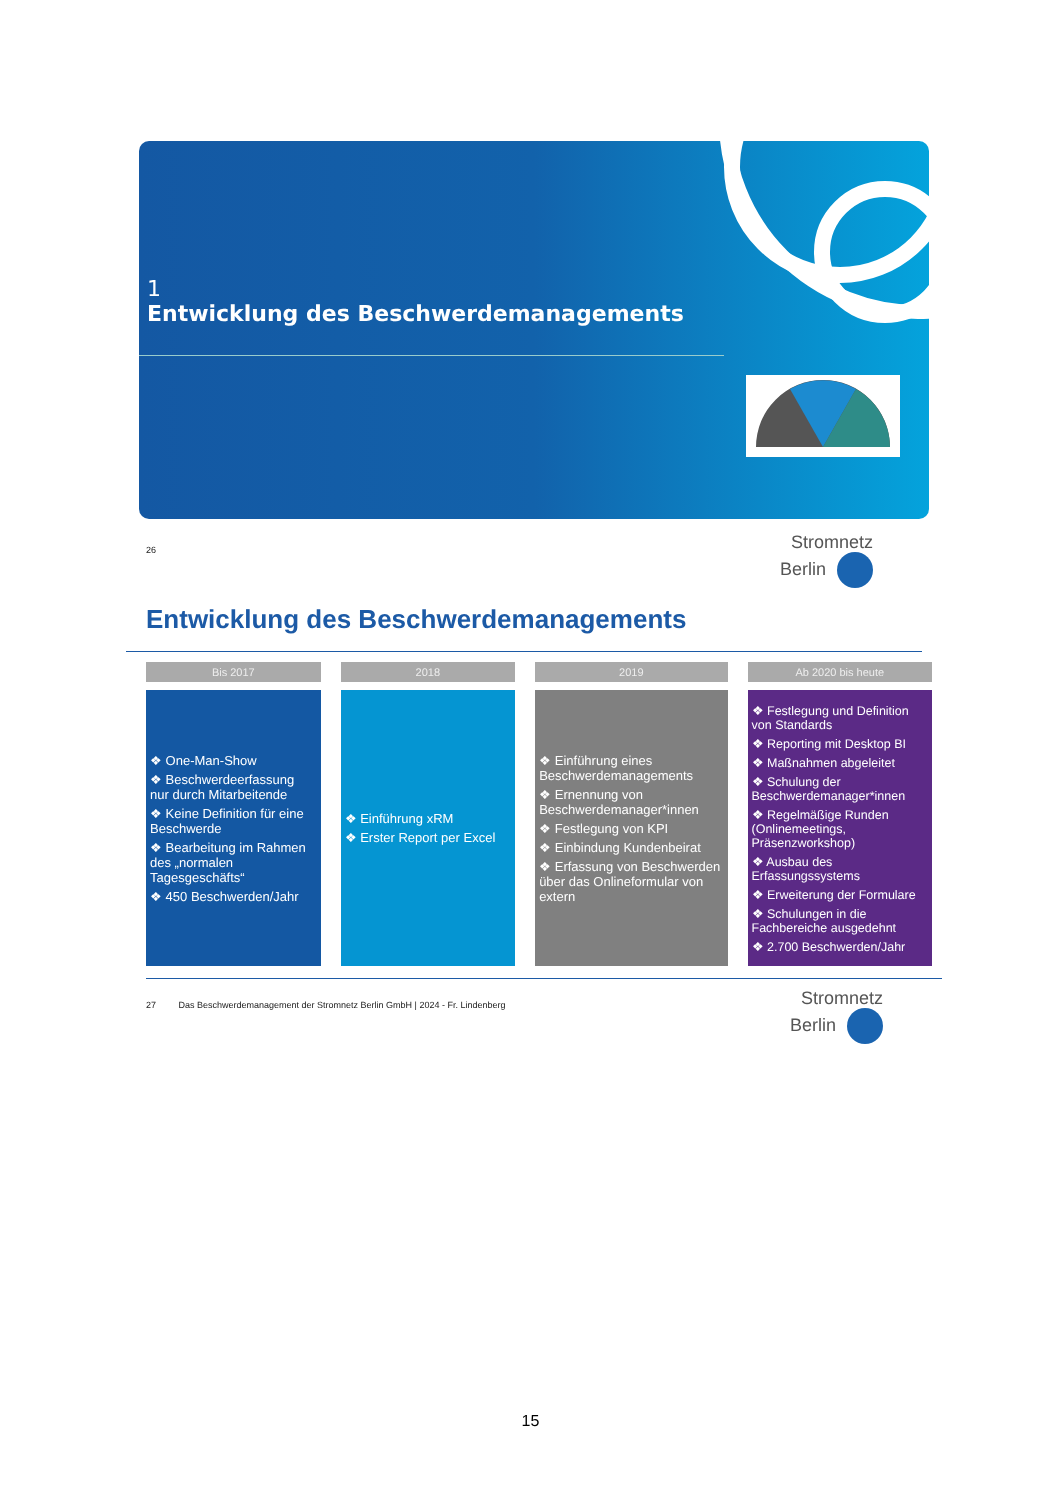1
Entwicklung des Beschwerdemanagements
26
Stromnetz
Berlin
Entwicklung des Beschwerdemanagements
Bis 2017
❖ One-Man-Show
❖ Beschwerdeerfassung nur durch Mitarbeitende
❖ Keine Definition für eine Beschwerde
❖ Bearbeitung im Rahmen des „normalen Tagesgeschäfts“
❖ 450 Beschwerden/Jahr
2018
❖ Einführung xRM
❖ Erster Report per Excel
2019
❖ Einführung eines Beschwerdemanagements
❖ Ernennung von Beschwerdemanager*innen
❖ Festlegung von KPI
❖ Einbindung Kundenbeirat
❖ Erfassung von Beschwerden über das Onlineformular von extern
Ab 2020 bis heute
❖ Festlegung und Definition von Standards
❖ Reporting mit Desktop BI
❖ Maßnahmen abgeleitet
❖ Schulung der Beschwerdemanager*innen
❖ Regelmäßige Runden (Onlinemeetings, Präsenzworkshop)
❖ Ausbau des Erfassungssystems
❖ Erweiterung der Formulare
❖ Schulungen in die Fachbereiche ausgedehnt
❖ 2.700 Beschwerden/Jahr
27 Das Beschwerdemanagement der Stromnetz Berlin GmbH | 2024 - Fr. Lindenberg
Stromnetz
Berlin
15